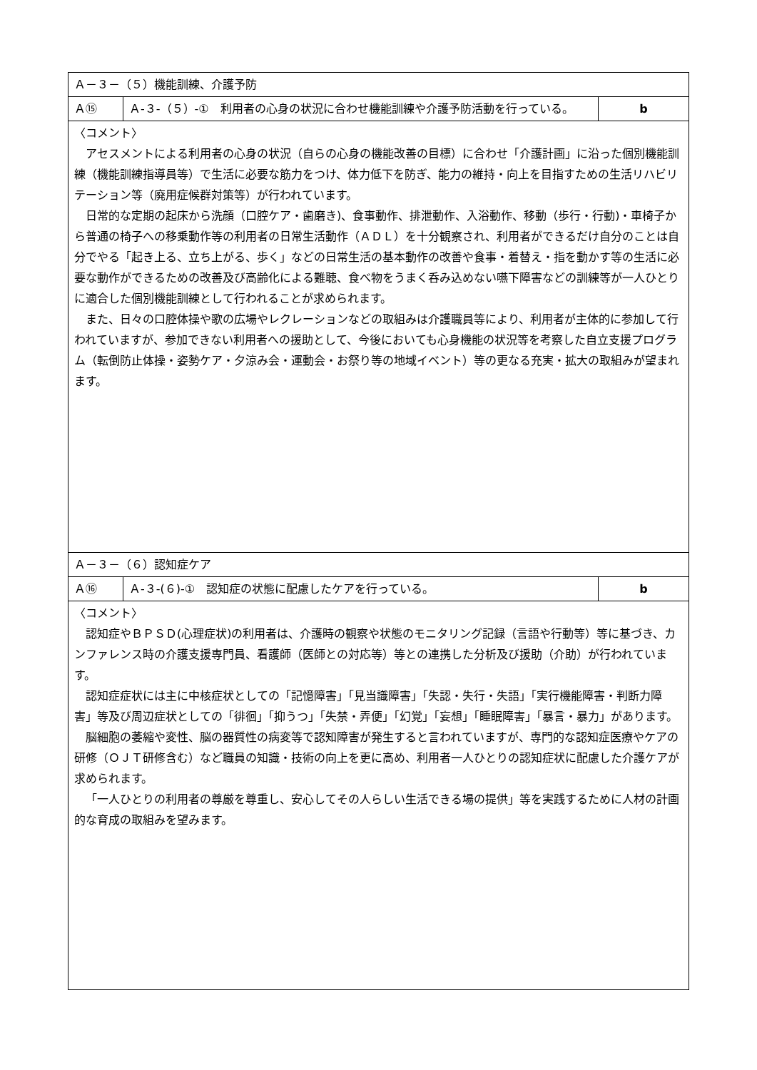| Ａ－３－（５）機能訓練、介護予防 | | |
| Ａ⑮ | Ａ-３-（５）-① 利用者の心身の状況に合わせ機能訓練や介護予防活動を行っている。 | b |
| 〈コメント〉 アセスメントによる利用者の心身の状況（自らの心身の機能改善の目標）に合わせ「介護計画」に沿った個別機能訓練（機能訓練指導員等）で生活に必要な筋力をつけ、体力低下を防ぎ、能力の維持・向上を目指すための生活リハビリテーション等（廃用症候群対策等）が行われています。 日常的な定期の起床から洗顔（口腔ケア・歯磨き)、食事動作、排泄動作、入浴動作、移動（歩行・行動)・車椅子から普通の椅子への移乗動作等の利用者の日常生活動作（ＡＤＬ）を十分観察され、利用者ができるだけ自分のことは自分でやる「起き上る、立ち上がる、歩く」などの日常生活の基本動作の改善や食事・着替え・指を動かす等の生活に必要な動作ができるための改善及び高齢化による難聴、食べ物をうまく呑み込めない嚥下障害などの訓練等が一人ひとりに適合した個別機能訓練として行われることが求められます。 また、日々の口腔体操や歌の広場やレクレーションなどの取組みは介護職員等により、利用者が主体的に参加して行われていますが、参加できない利用者への援助として、今後においても心身機能の状況等を考察した自立支援プログラム（転倒防止体操・姿勢ケア・夕涼み会・運動会・お祭り等の地域イベント）等の更なる充実・拡大の取組みが望まれます。 | | |
| Ａ－３－（６）認知症ケア | | |
| Ａ⑯ | Ａ-３-(６)-① 認知症の状態に配慮したケアを行っている。 | b |
| 〈コメント〉 認知症やＢＰＳＤ(心理症状)の利用者は、介護時の観察や状態のモニタリング記録（言語や行動等）等に基づき、カンファレンス時の介護支援専門員、看護師（医師との対応等）等との連携した分析及び援助（介助）が行われています。 認知症症状には主に中核症状としての「記憶障害」「見当識障害」「失認・失行・失語」「実行機能障害・判断力障害」等及び周辺症状としての「徘徊」「抑うつ」「失禁・弄便」「幻覚」「妄想」「睡眠障害」「暴言・暴力」があります。 脳細胞の萎縮や変性、脳の器質性の病変等で認知障害が発生すると言われていますが、専門的な認知症医療やケアの研修（ＯＪＴ研修含む）など職員の知識・技術の向上を更に高め、利用者一人ひとりの認知症状に配慮した介護ケアが求められます。 「一人ひとりの利用者の尊厳を尊重し、安心してその人らしい生活できる場の提供」等を実践するために人材の計画的な育成の取組みを望みます。 | | |